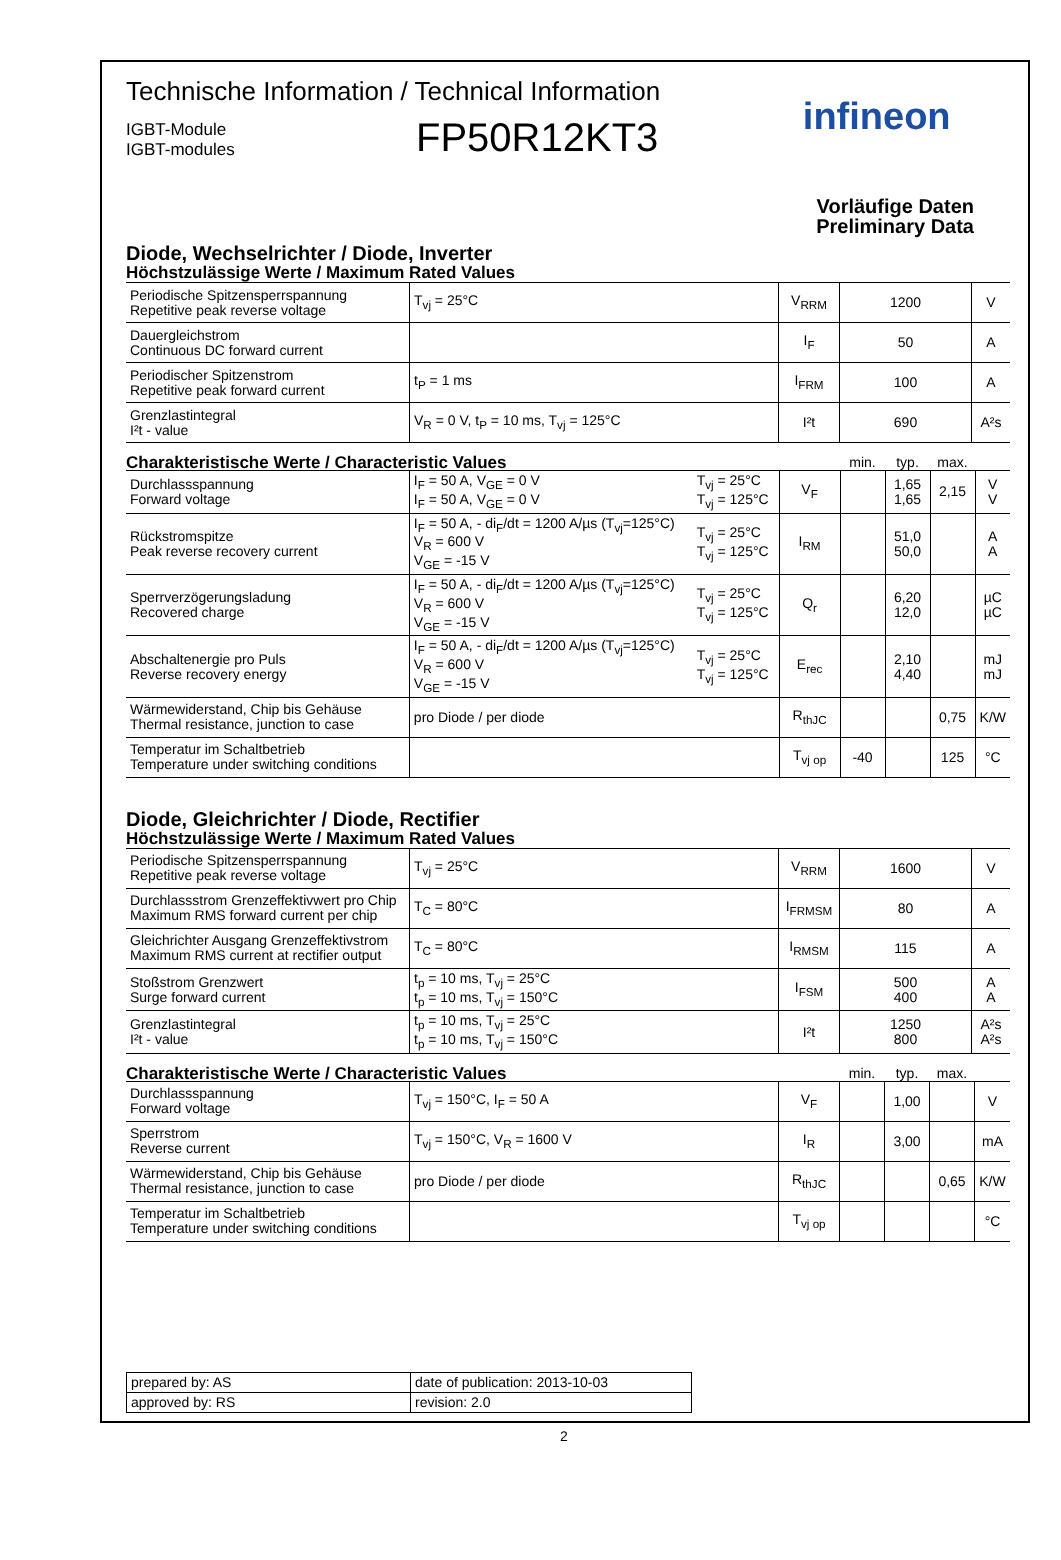Technische Information / Technical Information
IGBT-Module
IGBT-modules
FP50R12KT3
infineon
Vorläufige Daten
Preliminary Data
Diode, Wechselrichter / Diode, Inverter
Höchstzulässige Werte / Maximum Rated Values
| Periodische Spitzensperrspannung Repetitive peak reverse voltage | T<sub>vj</sub> = 25°C | V<sub>RRM</sub> | 1200 | V |
| Dauergleichstrom Continuous DC forward current | | I<sub>F</sub> | 50 | A |
| Periodischer Spitzenstrom Repetitive peak forward current | t<sub>P</sub> = 1 ms | I<sub>FRM</sub> | 100 | A |
| Grenzlastintegral I²t - value | V<sub>R</sub> = 0 V, t<sub>P</sub> = 10 ms, T<sub>vj</sub> = 125°C | I²t | 690 | A²s |
| Charakteristische Werte / Characteristic Values | | | | min. | typ. | max. | |
| Durchlassspannung Forward voltage | I<sub>F</sub> = 50 A, V<sub>GE</sub> = 0 V I<sub>F</sub> = 50 A, V<sub>GE</sub> = 0 V | T<sub>vj</sub> = 25°C T<sub>vj</sub> = 125°C | V<sub>F</sub> | | 1,65 1,65 | 2,15 | V V |
| Rückstromspitze Peak reverse recovery current | I<sub>F</sub> = 50 A, - di<sub>F</sub>/dt = 1200 A/µs (T<sub>vj</sub>=125°C) V<sub>R</sub> = 600 V V<sub>GE</sub> = -15 V | T<sub>vj</sub> = 25°C T<sub>vj</sub> = 125°C | I<sub>RM</sub> | | 51,0 50,0 | | A A |
| Sperrverzögerungsladung Recovered charge | I<sub>F</sub> = 50 A, - di<sub>F</sub>/dt = 1200 A/µs (T<sub>vj</sub>=125°C) V<sub>R</sub> = 600 V V<sub>GE</sub> = -15 V | T<sub>vj</sub> = 25°C T<sub>vj</sub> = 125°C | Q<sub>r</sub> | | 6,20 12,0 | | µC µC |
| Abschaltenergie pro Puls Reverse recovery energy | I<sub>F</sub> = 50 A, - di<sub>F</sub>/dt = 1200 A/µs (T<sub>vj</sub>=125°C) V<sub>R</sub> = 600 V V<sub>GE</sub> = -15 V | T<sub>vj</sub> = 25°C T<sub>vj</sub> = 125°C | E<sub>rec</sub> | | 2,10 4,40 | | mJ mJ |
| Wärmewiderstand, Chip bis Gehäuse Thermal resistance, junction to case | pro Diode / per diode | | R<sub>thJC</sub> | | | 0,75 | K/W |
| Temperatur im Schaltbetrieb Temperature under switching conditions | | | T<sub>vj op</sub> | -40 | | 125 | °C |
Diode, Gleichrichter / Diode, Rectifier
Höchstzulässige Werte / Maximum Rated Values
| Periodische Spitzensperrspannung Repetitive peak reverse voltage | T<sub>vj</sub> = 25°C | V<sub>RRM</sub> | 1600 | V |
| Durchlassstrom Grenzeffektivwert pro Chip Maximum RMS forward current per chip | T<sub>C</sub> = 80°C | I<sub>FRMSM</sub> | 80 | A |
| Gleichrichter Ausgang Grenzeffektivstrom Maximum RMS current at rectifier output | T<sub>C</sub> = 80°C | I<sub>RMSM</sub> | 115 | A |
| Stoßstrom Grenzwert Surge forward current | t<sub>p</sub> = 10 ms, T<sub>vj</sub> = 25°C t<sub>p</sub> = 10 ms, T<sub>vj</sub> = 150°C | I<sub>FSM</sub> | 500 400 | A A |
| Grenzlastintegral I²t - value | t<sub>p</sub> = 10 ms, T<sub>vj</sub> = 25°C t<sub>p</sub> = 10 ms, T<sub>vj</sub> = 150°C | I²t | 1250 800 | A²s A²s |
| Charakteristische Werte / Characteristic Values | | | min. | typ. | max. | |
| Durchlassspannung Forward voltage | T<sub>vj</sub> = 150°C, I<sub>F</sub> = 50 A | V<sub>F</sub> | | 1,00 | | V |
| Sperrstrom Reverse current | T<sub>vj</sub> = 150°C, V<sub>R</sub> = 1600 V | I<sub>R</sub> | | 3,00 | | mA |
| Wärmewiderstand, Chip bis Gehäuse Thermal resistance, junction to case | pro Diode / per diode | R<sub>thJC</sub> | | | 0,65 | K/W |
| Temperatur im Schaltbetrieb Temperature under switching conditions | | T<sub>vj op</sub> | | | | °C |
| prepared by: AS | date of publication: 2013-10-03 |
| approved by: RS | revision: 2.0 |
2